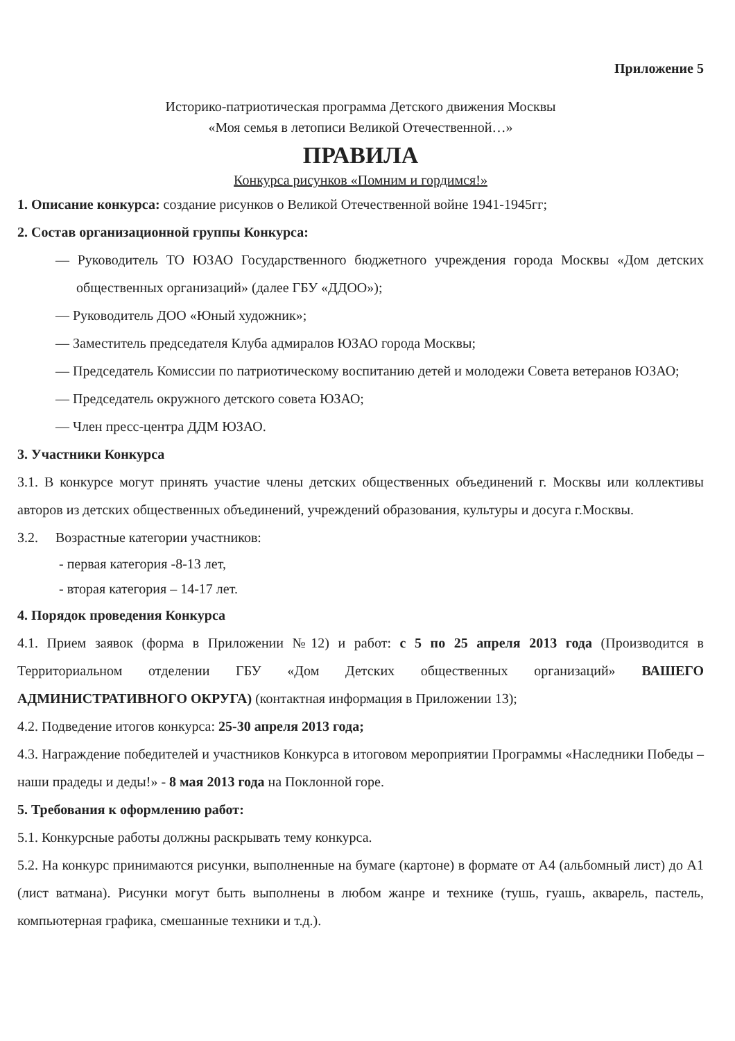Приложение 5
Историко-патриотическая программа Детского движения Москвы
«Моя семья в летописи Великой Отечественной…»
ПРАВИЛА
Конкурса рисунков «Помним и гордимся!»
1. Описание конкурса: создание рисунков о Великой Отечественной войне 1941-1945гг;
2. Состав организационной группы Конкурса:
— Руководитель ТО ЮЗАО Государственного бюджетного учреждения города Москвы «Дом детских общественных организаций» (далее ГБУ «ДДОО»);
— Руководитель ДОО «Юный художник»;
— Заместитель председателя Клуба адмиралов ЮЗАО города Москвы;
— Председатель Комиссии по патриотическому воспитанию детей и молодежи Совета ветеранов ЮЗАО;
— Председатель окружного детского совета ЮЗАО;
— Член пресс-центра ДДМ ЮЗАО.
3. Участники Конкурса
3.1. В конкурсе могут принять участие члены детских общественных объединений г. Москвы или коллективы авторов из детских общественных объединений, учреждений образования, культуры и досуга г.Москвы.
3.2. Возрастные категории участников:
- первая категория -8-13 лет,
- вторая категория – 14-17 лет.
4. Порядок проведения Конкурса
4.1. Прием заявок (форма в Приложении №12) и работ: с 5 по 25 апреля 2013 года (Производится в Территориальном отделении ГБУ «Дом Детских общественных организаций» ВАШЕГО АДМИНИСТРАТИВНОГО ОКРУГА) (контактная информация в Приложении 13);
4.2. Подведение итогов конкурса: 25-30 апреля 2013 года;
4.3. Награждение победителей и участников Конкурса в итоговом мероприятии Программы «Наследники Победы – наши прадеды и деды!» - 8 мая 2013 года на Поклонной горе.
5. Требования к оформлению работ:
5.1. Конкурсные работы должны раскрывать тему конкурса.
5.2. На конкурс принимаются рисунки, выполненные на бумаге (картоне) в формате от А4 (альбомный лист) до А1 (лист ватмана). Рисунки могут быть выполнены в любом жанре и технике (тушь, гуашь, акварель, пастель, компьютерная графика, смешанные техники и т.д.).